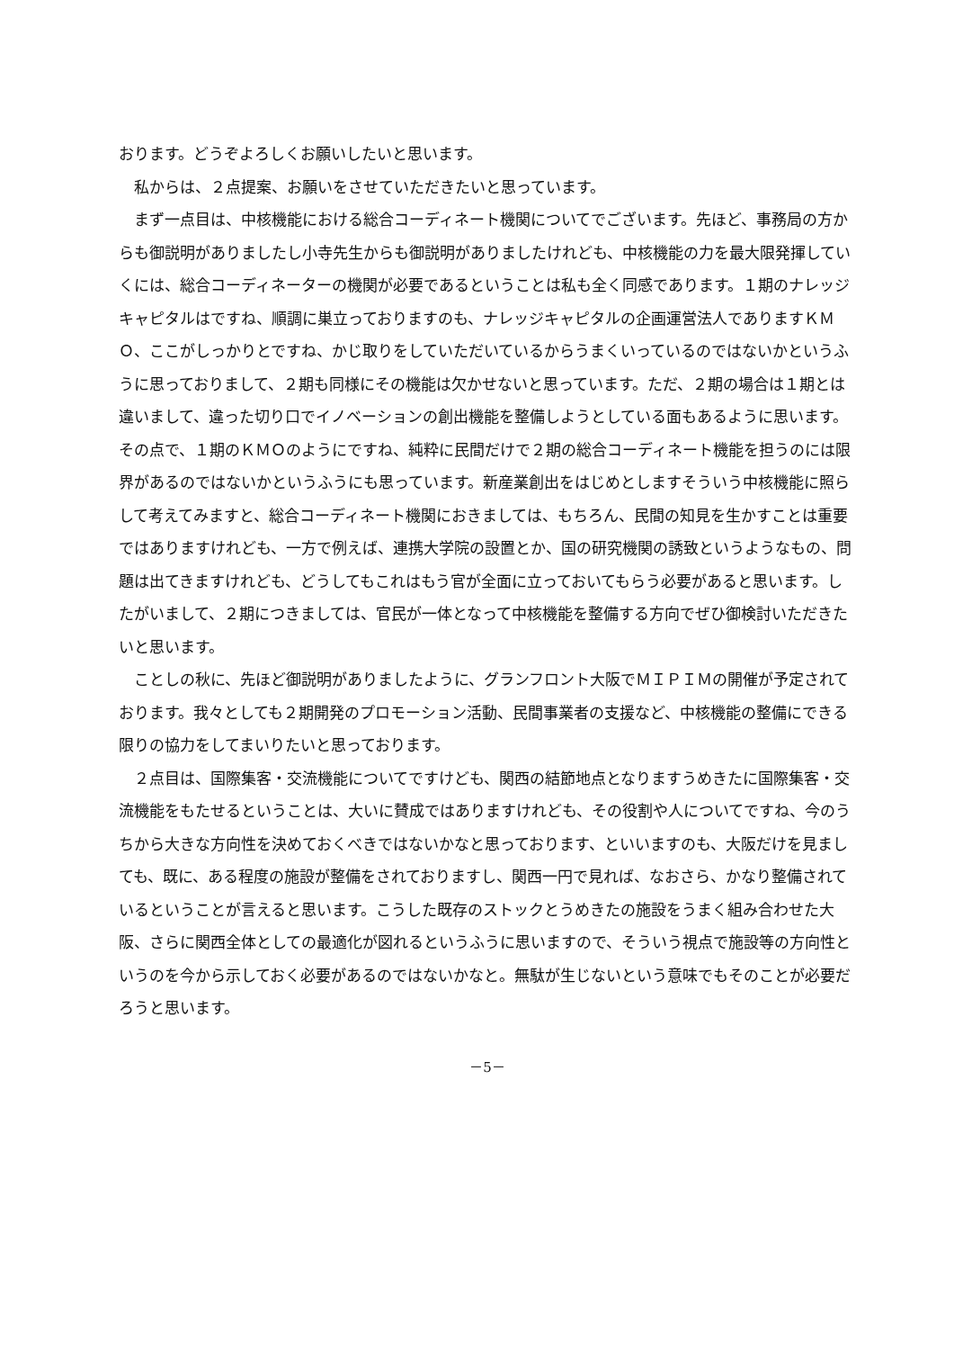おります。どうぞよろしくお願いしたいと思います。
　私からは、２点提案、お願いをさせていただきたいと思っています。
　まず一点目は、中核機能における総合コーディネート機関についてでございます。先ほど、事務局の方からも御説明がありましたし小寺先生からも御説明がありましたけれども、中核機能の力を最大限発揮していくには、総合コーディネーターの機関が必要であるということは私も全く同感であります。１期のナレッジキャピタルはですね、順調に巣立っておりますのも、ナレッジキャピタルの企画運営法人でありますＫＭＯ、ここがしっかりとですね、かじ取りをしていただいているからうまくいっているのではないかというふうに思っておりまして、２期も同様にその機能は欠かせないと思っています。ただ、２期の場合は１期とは違いまして、違った切り口でイノベーションの創出機能を整備しようとしている面もあるように思います。その点で、１期のＫＭＯのようにですね、純粋に民間だけで２期の総合コーディネート機能を担うのには限界があるのではないかというふうにも思っています。新産業創出をはじめとしますそういう中核機能に照らして考えてみますと、総合コーディネート機関におきましては、もちろん、民間の知見を生かすことは重要ではありますけれども、一方で例えば、連携大学院の設置とか、国の研究機関の誘致というようなもの、問題は出てきますけれども、どうしてもこれはもう官が全面に立っておいてもらう必要があると思います。したがいまして、２期につきましては、官民が一体となって中核機能を整備する方向でぜひ御検討いただきたいと思います。
　ことしの秋に、先ほど御説明がありましたように、グランフロント大阪でＭＩＰＩＭの開催が予定されております。我々としても２期開発のプロモーション活動、民間事業者の支援など、中核機能の整備にできる限りの協力をしてまいりたいと思っております。
　２点目は、国際集客・交流機能についてですけども、関西の結節地点となりますうめきたに国際集客・交流機能をもたせるということは、大いに賛成ではありますけれども、その役割や人についてですね、今のうちから大きな方向性を決めておくべきではないかなと思っております、といいますのも、大阪だけを見ましても、既に、ある程度の施設が整備をされておりますし、関西一円で見れば、なおさら、かなり整備されているということが言えると思います。こうした既存のストックとうめきたの施設をうまく組み合わせた大阪、さらに関西全体としての最適化が図れるというふうに思いますので、そういう視点で施設等の方向性というのを今から示しておく必要があるのではないかなと。無駄が生じないという意味でもそのことが必要だろうと思います。
－5－